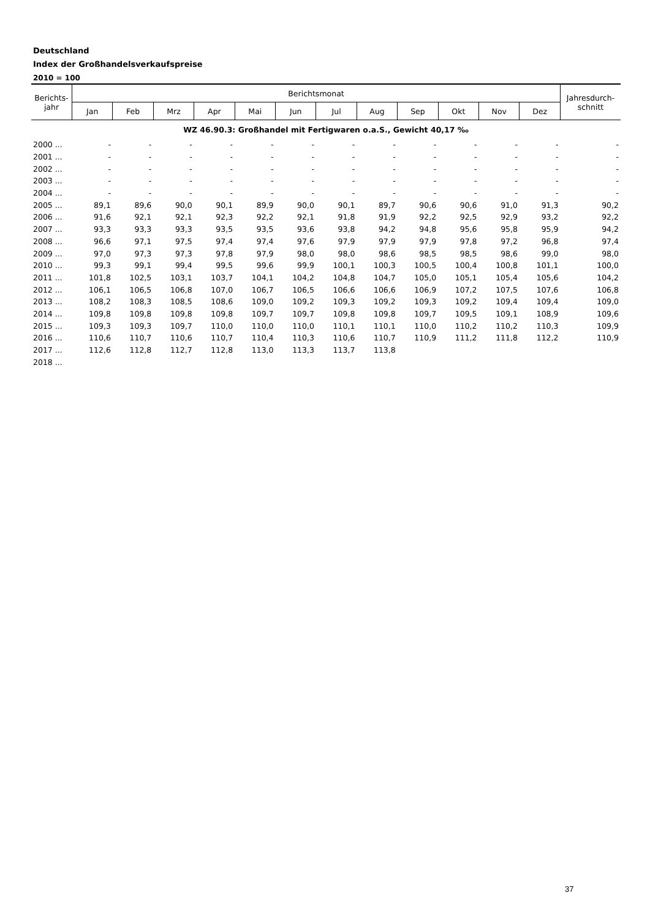Deutschland
Index der Großhandelsverkaufspreise
2010 = 100
| Berichts- jahr | Berichtsmonat | | | | | | | | | | | | Jahresdurch- schnitt |
| --- | --- | --- | --- | --- | --- | --- | --- | --- | --- | --- | --- | --- | --- |
| | Jan | Feb | Mrz | Apr | Mai | Jun | Jul | Aug | Sep | Okt | Nov | Dez | |
| WZ 46.90.3: Großhandel mit Fertigwaren o.a.S., Gewicht 40,17 ‰ | | | | | | | | | | | | | |
| 2000 ... | - | - | - | - | - | - | - | - | - | - | - | - | - |
| 2001 ... | - | - | - | - | - | - | - | - | - | - | - | - | - |
| 2002 ... | - | - | - | - | - | - | - | - | - | - | - | - | - |
| 2003 ... | - | - | - | - | - | - | - | - | - | - | - | - | - |
| 2004 ... | - | - | - | - | - | - | - | - | - | - | - | - | - |
| 2005 ... | 89,1 | 89,6 | 90,0 | 90,1 | 89,9 | 90,0 | 90,1 | 89,7 | 90,6 | 90,6 | 91,0 | 91,3 | 90,2 |
| 2006 ... | 91,6 | 92,1 | 92,1 | 92,3 | 92,2 | 92,1 | 91,8 | 91,9 | 92,2 | 92,5 | 92,9 | 93,2 | 92,2 |
| 2007 ... | 93,3 | 93,3 | 93,3 | 93,5 | 93,5 | 93,6 | 93,8 | 94,2 | 94,8 | 95,6 | 95,8 | 95,9 | 94,2 |
| 2008 ... | 96,6 | 97,1 | 97,5 | 97,4 | 97,4 | 97,6 | 97,9 | 97,9 | 97,9 | 97,8 | 97,2 | 96,8 | 97,4 |
| 2009 ... | 97,0 | 97,3 | 97,3 | 97,8 | 97,9 | 98,0 | 98,0 | 98,6 | 98,5 | 98,5 | 98,6 | 99,0 | 98,0 |
| 2010 ... | 99,3 | 99,1 | 99,4 | 99,5 | 99,6 | 99,9 | 100,1 | 100,3 | 100,5 | 100,4 | 100,8 | 101,1 | 100,0 |
| 2011 ... | 101,8 | 102,5 | 103,1 | 103,7 | 104,1 | 104,2 | 104,8 | 104,7 | 105,0 | 105,1 | 105,4 | 105,6 | 104,2 |
| 2012 ... | 106,1 | 106,5 | 106,8 | 107,0 | 106,7 | 106,5 | 106,6 | 106,6 | 106,9 | 107,2 | 107,5 | 107,6 | 106,8 |
| 2013 ... | 108,2 | 108,3 | 108,5 | 108,6 | 109,0 | 109,2 | 109,3 | 109,2 | 109,3 | 109,2 | 109,4 | 109,4 | 109,0 |
| 2014 ... | 109,8 | 109,8 | 109,8 | 109,8 | 109,7 | 109,7 | 109,8 | 109,8 | 109,7 | 109,5 | 109,1 | 108,9 | 109,6 |
| 2015 ... | 109,3 | 109,3 | 109,7 | 110,0 | 110,0 | 110,0 | 110,1 | 110,1 | 110,0 | 110,2 | 110,2 | 110,3 | 109,9 |
| 2016 ... | 110,6 | 110,7 | 110,6 | 110,7 | 110,4 | 110,3 | 110,6 | 110,7 | 110,9 | 111,2 | 111,8 | 112,2 | 110,9 |
| 2017 ... | 112,6 | 112,8 | 112,7 | 112,8 | 113,0 | 113,3 | 113,7 | 113,8 | | | | | |
| 2018 ... | | | | | | | | | | | | | |
37